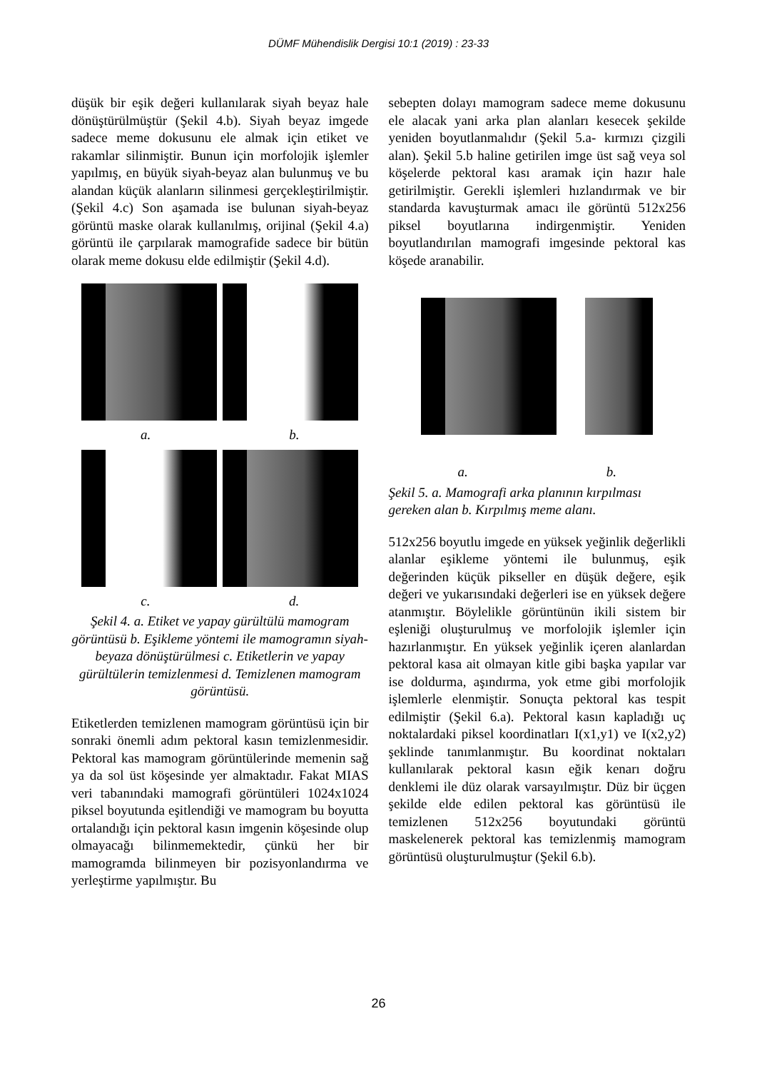DÜMF Mühendislik Dergisi 10:1 (2019) : 23-33
düşük bir eşik değeri kullanılarak siyah beyaz hale dönüştürülmüştür (Şekil 4.b). Siyah beyaz imgede sadece meme dokusunu ele almak için etiket ve rakamlar silinmiştir. Bunun için morfolojik işlemler yapılmış, en büyük siyah-beyaz alan bulunmuş ve bu alandan küçük alanların silinmesi gerçekleştirilmiştir. (Şekil 4.c) Son aşamada ise bulunan siyah-beyaz görüntü maske olarak kullanılmış, orijinal (Şekil 4.a) görüntü ile çarpılarak mamografide sadece bir bütün olarak meme dokusu elde edilmiştir (Şekil 4.d).
a. b.
c. d.
Şekil 4. a. Etiket ve yapay gürültülü mamogram görüntüsü b. Eşikleme yöntemi ile mamogramın siyah-beyaza dönüştürülmesi c. Etiketlerin ve yapay gürültülerin temizlenmesi d. Temizlenen mamogram görüntüsü.
Etiketlerden temizlenen mamogram görüntüsü için bir sonraki önemli adım pektoral kasın temizlenmesidir. Pektoral kas mamogram görüntülerinde memenin sağ ya da sol üst köşesinde yer almaktadır. Fakat MIAS veri tabanındaki mamografi görüntüleri 1024x1024 piksel boyutunda eşitlendiği ve mamogram bu boyutta ortalandığı için pektoral kasın imgenin köşesinde olup olmayacağı bilinmemektedir, çünkü her bir mamogramda bilinmeyen bir pozisyonlandırma ve yerleştirme yapılmıştır. Bu
sebepten dolayı mamogram sadece meme dokusunu ele alacak yani arka plan alanları kesecek şekilde yeniden boyutlanmalıdır (Şekil 5.a- kırmızı çizgili alan). Şekil 5.b haline getirilen imge üst sağ veya sol köşelerde pektoral kası aramak için hazır hale getirilmiştir. Gerekli işlemleri hızlandırmak ve bir standarda kavuşturmak amacı ile görüntü 512x256 piksel boyutlarına indirgenmiştir. Yeniden boyutlandırılan mamografi imgesinde pektoral kas köşede aranabilir.
a. b.
Şekil 5. a. Mamografi arka planının kırpılması gereken alan b. Kırpılmış meme alanı.
512x256 boyutlu imgede en yüksek yeğinlik değerlikli alanlar eşikleme yöntemi ile bulunmuş, eşik değerinden küçük pikseller en düşük değere, eşik değeri ve yukarısındaki değerleri ise en yüksek değere atanmıştır. Böylelikle görüntünün ikili sistem bir eşleniği oluşturulmuş ve morfolojik işlemler için hazırlanmıştır. En yüksek yeğinlik içeren alanlardan pektoral kasa ait olmayan kitle gibi başka yapılar var ise doldurma, aşındırma, yok etme gibi morfolojik işlemlerle elenmiştir. Sonuçta pektoral kas tespit edilmiştir (Şekil 6.a). Pektoral kasın kapladığı uç noktalardaki piksel koordinatları I(x1,y1) ve I(x2,y2) şeklinde tanımlanmıştır. Bu koordinat noktaları kullanılarak pektoral kasın eğik kenarı doğru denklemi ile düz olarak varsayılmıştır. Düz bir üçgen şekilde elde edilen pektoral kas görüntüsü ile temizlenen 512x256 boyutundaki görüntü maskelenerek pektoral kas temizlenmiş mamogram görüntüsü oluşturulmuştur (Şekil 6.b).
26